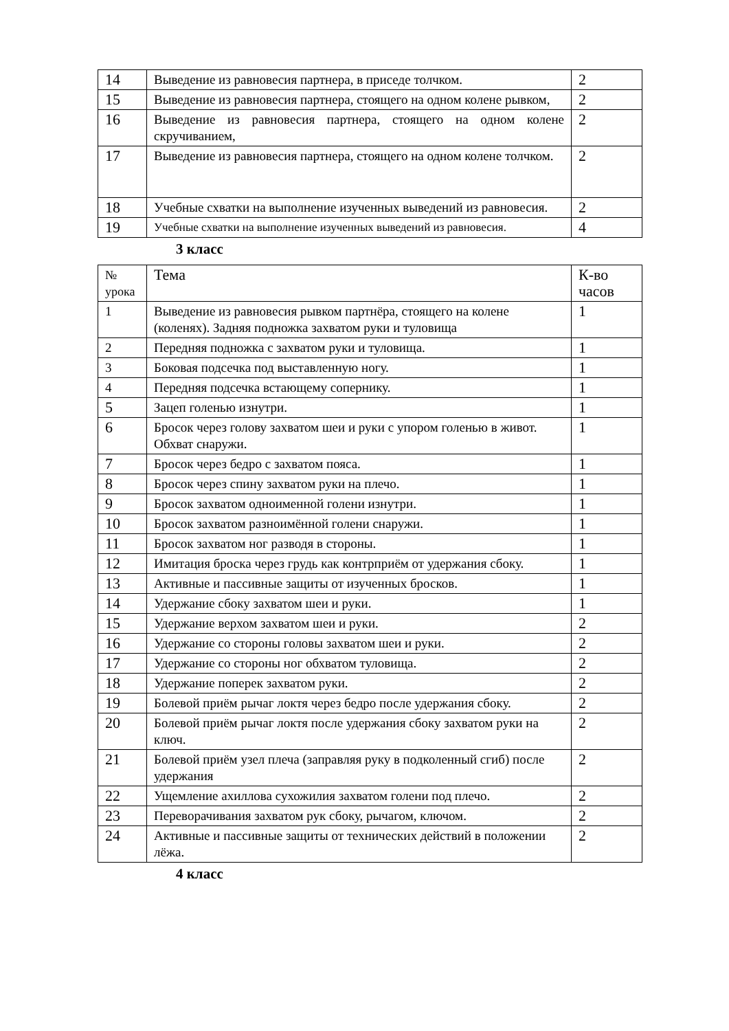| 14 | Выведение из равновесия партнера, в приседе толчком. | 2 |
| 15 | Выведение из равновесия партнера, стоящего на одном колене рывком, | 2 |
| 16 | Выведение из равновесия партнера, стоящего на одном колене скручиванием, | 2 |
| 17 | Выведение из равновесия партнера, стоящего на одном колене толчком. | 2 |
| 18 | Учебные схватки на выполнение изученных выведений из равновесия. | 2 |
| 19 | Учебные схватки на выполнение изученных выведений из равновесия. | 4 |
3 класс
| № урока | Тема | К-во часов |
| 1 | Выведение из равновесия рывком партнёра, стоящего на колене (коленях). Задняя подножка захватом руки и туловища | 1 |
| 2 | Передняя подножка с захватом руки и туловища. | 1 |
| 3 | Боковая подсечка под выставленную ногу. | 1 |
| 4 | Передняя подсечка встающему сопернику. | 1 |
| 5 | Зацеп голенью изнутри. | 1 |
| 6 | Бросок через голову захватом шеи и руки с упором голенью в живот. Обхват снаружи. | 1 |
| 7 | Бросок через бедро с захватом пояса. | 1 |
| 8 | Бросок через спину захватом руки на плечо. | 1 |
| 9 | Бросок захватом одноименной голени изнутри. | 1 |
| 10 | Бросок захватом разноимённой голени снаружи. | 1 |
| 11 | Бросок захватом ног разводя в стороны. | 1 |
| 12 | Имитация броска через грудь как контрприём от удержания сбоку. | 1 |
| 13 | Активные и пассивные защиты от изученных бросков. | 1 |
| 14 | Удержание сбоку захватом шеи и руки. | 1 |
| 15 | Удержание верхом захватом шеи и руки. | 2 |
| 16 | Удержание со стороны головы захватом шеи и руки. | 2 |
| 17 | Удержание со стороны ног обхватом туловища. | 2 |
| 18 | Удержание поперек захватом руки. | 2 |
| 19 | Болевой приём рычаг локтя через бедро после удержания сбоку. | 2 |
| 20 | Болевой приём рычаг локтя после удержания сбоку захватом руки на ключ. | 2 |
| 21 | Болевой приём узел плеча (заправляя руку в подколенный сгиб) после удержания | 2 |
| 22 | Ущемление ахиллова сухожилия захватом голени под плечо. | 2 |
| 23 | Переворачивания захватом рук сбоку, рычагом, ключом. | 2 |
| 24 | Активные и пассивные защиты от технических действий в положении лёжа. | 2 |
4 класс